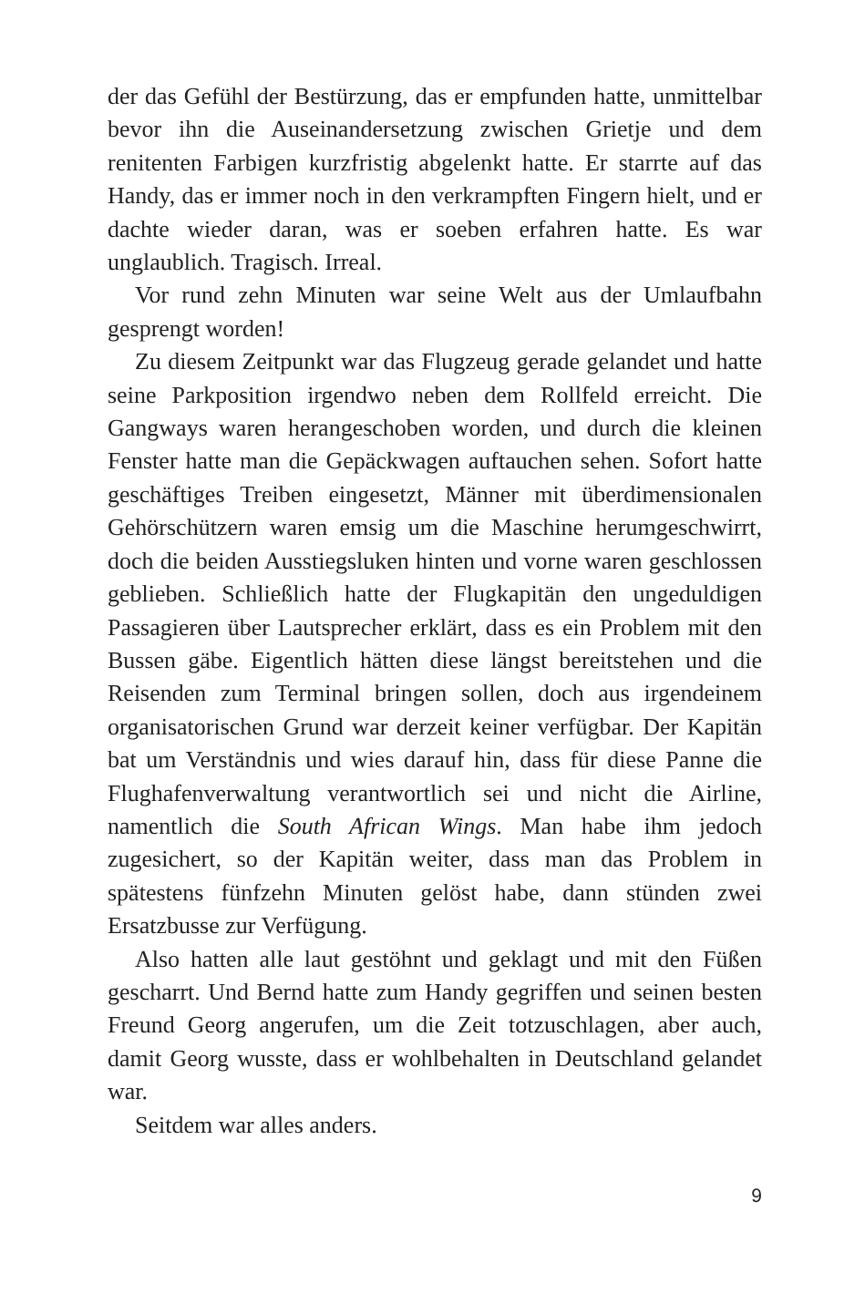der das Gefühl der Bestürzung, das er empfunden hatte, unmittelbar bevor ihn die Auseinandersetzung zwischen Grietje und dem renitenten Farbigen kurzfristig abgelenkt hatte. Er starrte auf das Handy, das er immer noch in den verkrampften Fingern hielt, und er dachte wieder daran, was er soeben erfahren hatte. Es war unglaublich. Tragisch. Irreal.
Vor rund zehn Minuten war seine Welt aus der Umlaufbahn gesprengt worden!
Zu diesem Zeitpunkt war das Flugzeug gerade gelandet und hatte seine Parkposition irgendwo neben dem Rollfeld erreicht. Die Gangways waren herangeschoben worden, und durch die kleinen Fenster hatte man die Gepäckwagen auftauchen sehen. Sofort hatte geschäftiges Treiben eingesetzt, Männer mit überdimensionalen Gehörschützern waren emsig um die Maschine herumgeschwirrt, doch die beiden Ausstiegsluken hinten und vorne waren geschlossen geblieben. Schließlich hatte der Flugkapitän den ungeduldigen Passagieren über Lautsprecher erklärt, dass es ein Problem mit den Bussen gäbe. Eigentlich hätten diese längst bereitstehen und die Reisenden zum Terminal bringen sollen, doch aus irgendeinem organisatorischen Grund war derzeit keiner verfügbar. Der Kapitän bat um Verständnis und wies darauf hin, dass für diese Panne die Flughafenverwaltung verantwortlich sei und nicht die Airline, namentlich die South African Wings. Man habe ihm jedoch zugesichert, so der Kapitän weiter, dass man das Problem in spätestens fünfzehn Minuten gelöst habe, dann stünden zwei Ersatzbusse zur Verfügung.
Also hatten alle laut gestöhnt und geklagt und mit den Füßen gescharrt. Und Bernd hatte zum Handy gegriffen und seinen besten Freund Georg angerufen, um die Zeit totzuschlagen, aber auch, damit Georg wusste, dass er wohlbehalten in Deutschland gelandet war.
Seitdem war alles anders.
9